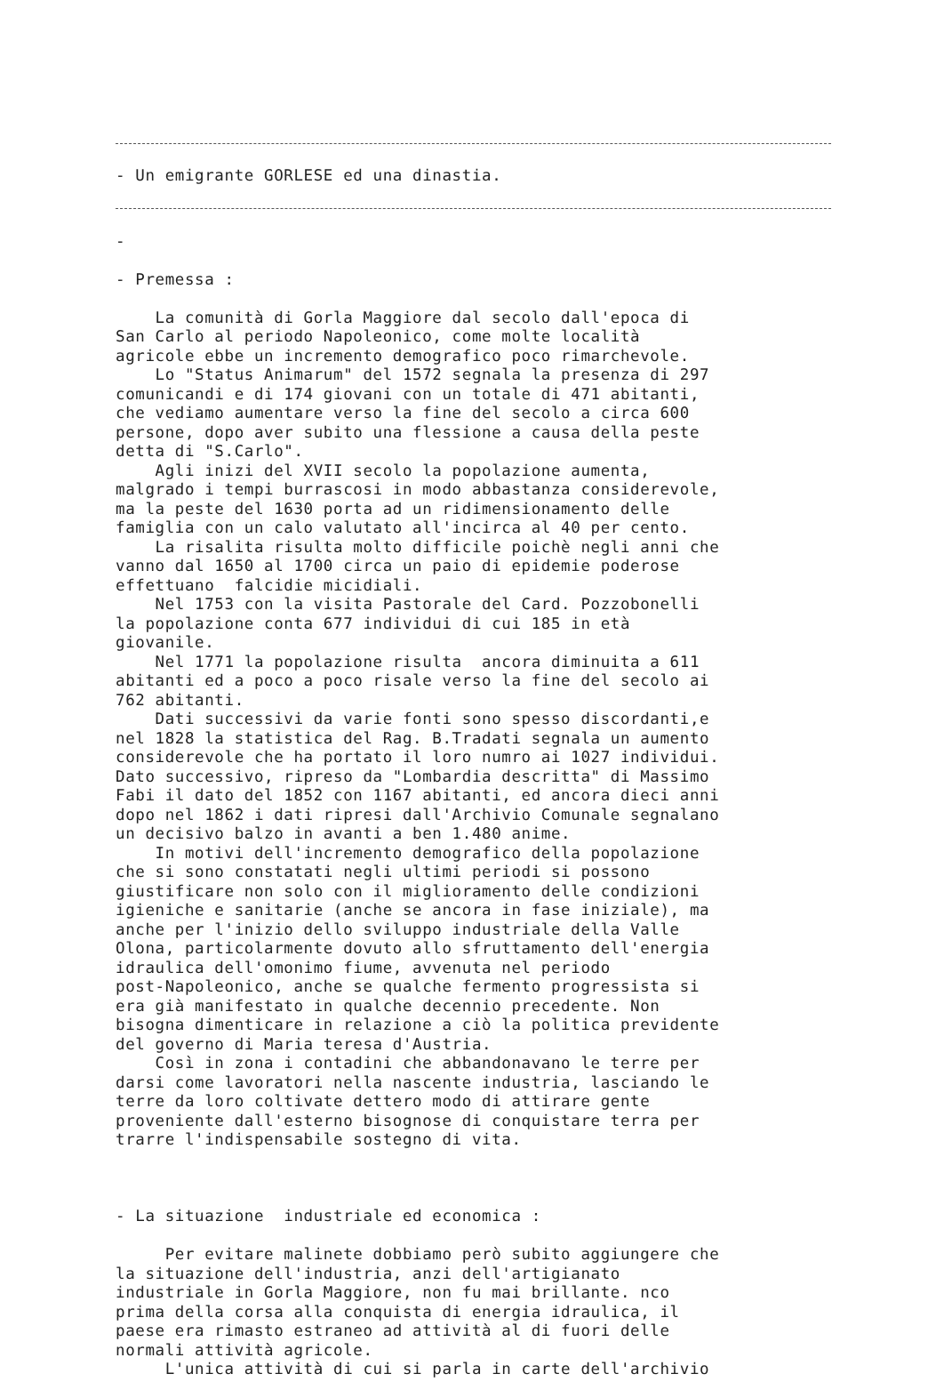- Un emigrante GORLESE ed una dinastia.
-
- Premessa :
La comunità di Gorla Maggiore dal secolo dall'epoca di San Carlo al periodo Napoleonico, come molte località agricole ebbe un incremento demografico poco rimarchevole. Lo "Status Animarum" del 1572 segnala la presenza di 297 comunicandi e di 174 giovani con un totale di 471 abitanti, che vediamo aumentare verso la fine del secolo a circa 600 persone, dopo aver subito una flessione a causa della peste detta di "S.Carlo". Agli inizi del XVII secolo la popolazione aumenta, malgrado i tempi burrascosi in modo abbastanza considerevole, ma la peste del 1630 porta ad un ridimensionamento delle famiglia con un calo valutato all'incirca al 40 per cento. La risalita risulta molto difficile poichè negli anni che vanno dal 1650 al 1700 circa un paio di epidemie poderose effettuano falcidie micidiali. Nel 1753 con la visita Pastorale del Card. Pozzobonelli la popolazione conta 677 individui di cui 185 in età giovanile. Nel 1771 la popolazione risulta ancora diminuita a 611 abitanti ed a poco a poco risale verso la fine del secolo ai 762 abitanti. Dati successivi da varie fonti sono spesso discordanti,e nel 1828 la statistica del Rag. B.Tradati segnala un aumento considerevole che ha portato il loro numro ai 1027 individui. Dato successivo, ripreso da "Lombardia descritta" di Massimo Fabi il dato del 1852 con 1167 abitanti, ed ancora dieci anni dopo nel 1862 i dati ripresi dall'Archivio Comunale segnalano un decisivo balzo in avanti a ben 1.480 anime. In motivi dell'incremento demografico della popolazione che si sono constatati negli ultimi periodi si possono giustificare non solo con il miglioramento delle condizioni igieniche e sanitarie (anche se ancora in fase iniziale), ma anche per l'inizio dello sviluppo industriale della Valle Olona, particolarmente dovuto allo sfruttamento dell'energia idraulica dell'omonimo fiume, avvenuta nel periodo post-Napoleonico, anche se qualche fermento progressista si era già manifestato in qualche decennio precedente. Non bisogna dimenticare in relazione a ciò la politica previdente del governo di Maria teresa d'Austria. Così in zona i contadini che abbandonavano le terre per darsi come lavoratori nella nascente industria, lasciando le terre da loro coltivate dettero modo di attirare gente proveniente dall'esterno bisognose di conquistare terra per trarre l'indispensabile sostegno di vita.
- La situazione industriale ed economica :
Per evitare malinete dobbiamo però subito aggiungere che la situazione dell'industria, anzi dell'artigianato industriale in Gorla Maggiore, non fu mai brillante. nco prima della corsa alla conquista di energia idraulica, il paese era rimasto estraneo ad attività al di fuori delle normali attività agricole. L'unica attività di cui si parla in carte dell'archivio